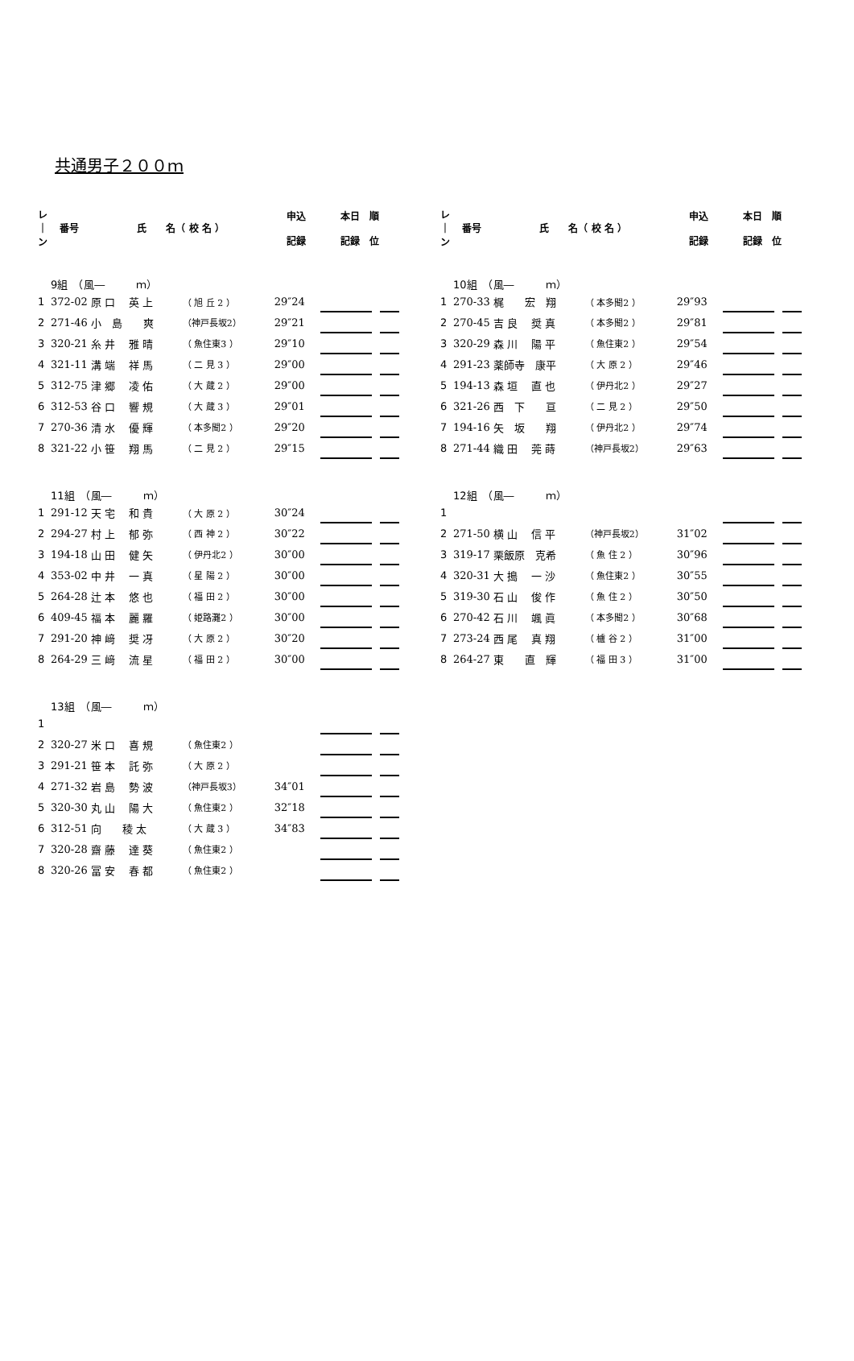共通男子２００ｍ
| レ ｜ ン | 番号 | 氏 名（ 校 名 ） | | 申込 記録 | 本日 順 記録 位 | | |
| --- | --- | --- | --- | --- | --- | --- | --- |
| 9組 （風― ｍ） | | | | | | | |
| 1 | 372-02 | 原 口 英 上 | （ 旭 丘 2 ） | 29″24 | | | |
| 2 | 271-46 | 小 島 爽 | （神戸長坂2） | 29″21 | | | |
| 3 | 320-21 | 糸 井 雅 晴 | （ 魚住東3 ） | 29″10 | | | |
| 4 | 321-11 | 溝 端 祥 馬 | （ 二 見 3 ） | 29″00 | | | |
| 5 | 312-75 | 津 郷 凌 佑 | （ 大 蔵 2 ） | 29″00 | | | |
| 6 | 312-53 | 谷 口 響 規 | （ 大 蔵 3 ） | 29″01 | | | |
| 7 | 270-36 | 清 水 優 輝 | （ 本多聞2 ） | 29″20 | | | |
| 8 | 321-22 | 小 笹 翔 馬 | （ 二 見 2 ） | 29″15 | | | |
| 11組 （風― ｍ） | | | | | | | |
| 1 | 291-12 | 天 宅 和 貴 | （ 大 原 2 ） | 30″24 | | | |
| 2 | 294-27 | 村 上 郁 弥 | （ 西 神 2 ） | 30″22 | | | |
| 3 | 194-18 | 山 田 健 矢 | （ 伊丹北2 ） | 30″00 | | | |
| 4 | 353-02 | 中 井 一 真 | （ 星 陽 2 ） | 30″00 | | | |
| 5 | 264-28 | 辻 本 悠 也 | （ 福 田 2 ） | 30″00 | | | |
| 6 | 409-45 | 福 本 麗 羅 | （ 姫路灘2 ） | 30″00 | | | |
| 7 | 291-20 | 神 﨑 奨 冴 | （ 大 原 2 ） | 30″20 | | | |
| 8 | 264-29 | 三 﨑 流 星 | （ 福 田 2 ） | 30″00 | | | |
| 13組 （風― ｍ） | | | | | | | |
| 1 | | | | | | | |
| 2 | 320-27 | 米 口 喜 規 | （ 魚住東2 ） | | | | |
| 3 | 291-21 | 笹 本 託 弥 | （ 大 原 2 ） | | | | |
| 4 | 271-32 | 岩 島 勢 波 | （神戸長坂3） | 34″01 | | | |
| 5 | 320-30 | 丸 山 陽 大 | （ 魚住東2 ） | 32″18 | | | |
| 6 | 312-51 | 向 稜 太 | （ 大 蔵 3 ） | 34″83 | | | |
| 7 | 320-28 | 齋 藤 達 葵 | （ 魚住東2 ） | | | | |
| 8 | 320-26 | 冨 安 春 都 | （ 魚住東2 ） | | | | |
| レ ｜ ン | 番号 | 氏 名（ 校 名 ） | | 申込 記録 | 本日 順 記録 位 | | |
| --- | --- | --- | --- | --- | --- | --- | --- |
| 10組 （風― ｍ） | | | | | | | |
| 1 | 270-33 | 梶 宏 翔 | （ 本多聞2 ） | 29″93 | | | |
| 2 | 270-45 | 吉 良 奨 真 | （ 本多聞2 ） | 29″81 | | | |
| 3 | 320-29 | 森 川 陽 平 | （ 魚住東2 ） | 29″54 | | | |
| 4 | 291-23 | 薬師寺 康平 | （ 大 原 2 ） | 29″46 | | | |
| 5 | 194-13 | 森 垣 直 也 | （ 伊丹北2 ） | 29″27 | | | |
| 6 | 321-26 | 西 下 亘 | （ 二 見 2 ） | 29″50 | | | |
| 7 | 194-16 | 矢 坂 翔 | （ 伊丹北2 ） | 29″74 | | | |
| 8 | 271-44 | 織 田 莞 蒔 | （神戸長坂2） | 29″63 | | | |
| 12組 （風― ｍ） | | | | | | | |
| 1 | | | | | | | |
| 2 | 271-50 | 横 山 信 平 | （神戸長坂2） | 31″02 | | | |
| 3 | 319-17 | 栗飯原 克希 | （ 魚 住 2 ） | 30″96 | | | |
| 4 | 320-31 | 大 搗 一 沙 | （ 魚住東2 ） | 30″55 | | | |
| 5 | 319-30 | 石 山 俊 作 | （ 魚 住 2 ） | 30″50 | | | |
| 6 | 270-42 | 石 川 颯 眞 | （ 本多聞2 ） | 30″68 | | | |
| 7 | 273-24 | 西 尾 真 翔 | （ 櫨 谷 2 ） | 31″00 | | | |
| 8 | 264-27 | 東 直 輝 | （ 福 田 3 ） | 31″00 | | | |